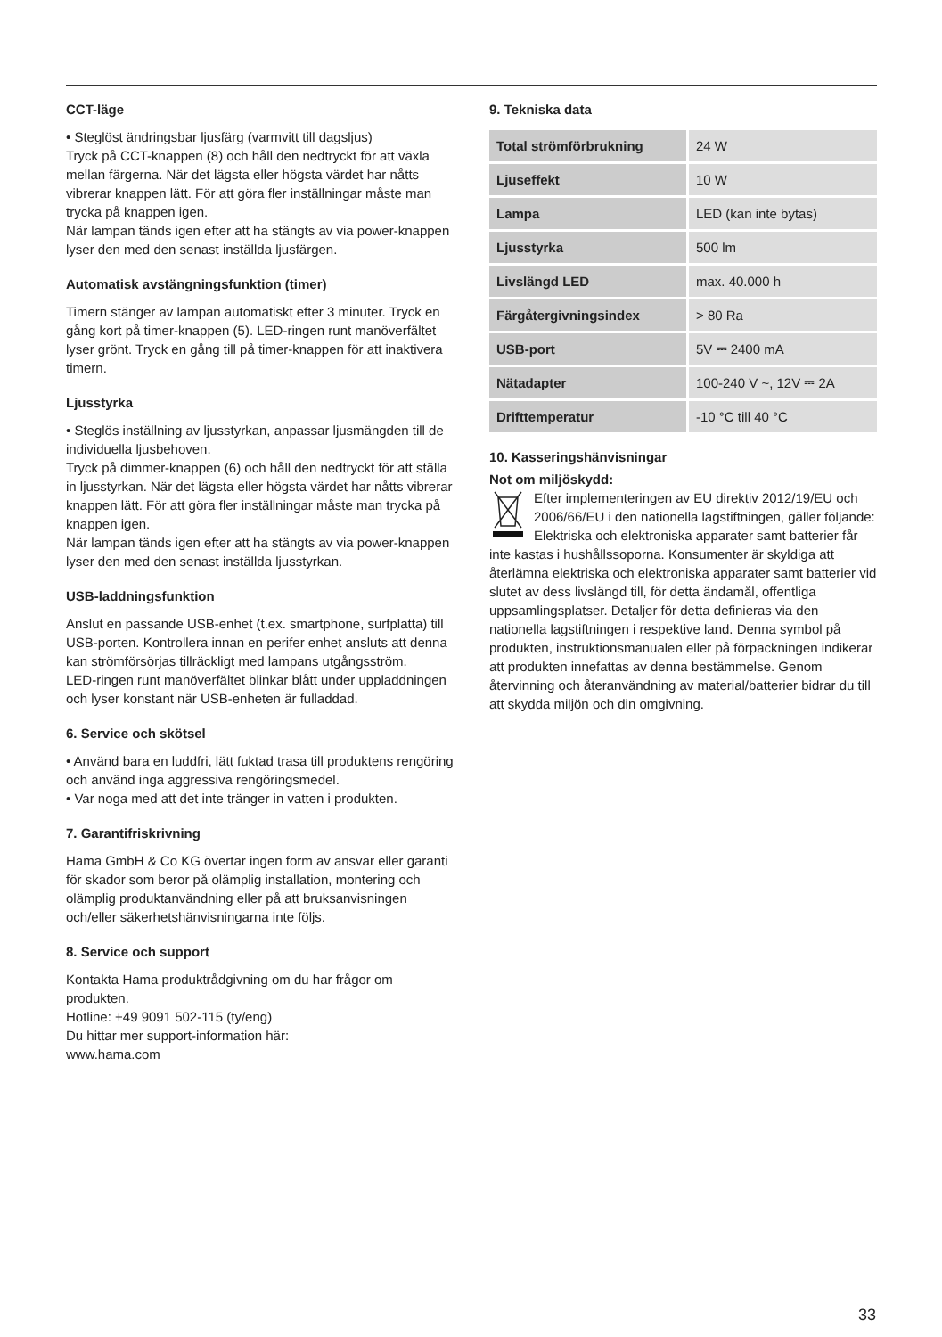CCT-läge
• Steglöst ändringsbar ljusfärg (varmvitt till dagsljus)
Tryck på CCT-knappen (8) och håll den nedtryckt för att växla mellan färgerna. När det lägsta eller högsta värdet har nåtts vibrerar knappen lätt. För att göra fler inställningar måste man trycka på knappen igen.
När lampan tänds igen efter att ha stängts av via power-knappen lyser den med den senast inställda ljusfärgen.
Automatisk avstängningsfunktion (timer)
Timern stänger av lampan automatiskt efter 3 minuter. Tryck en gång kort på timer-knappen (5). LED-ringen runt manöverfältet lyser grönt. Tryck en gång till på timer-knappen för att inaktivera timern.
Ljusstyrka
• Steglös inställning av ljusstyrkan, anpassar ljusmängden till de individuella ljusbehoven.
Tryck på dimmer-knappen (6) och håll den nedtryckt för att ställa in ljusstyrkan. När det lägsta eller högsta värdet har nåtts vibrerar knappen lätt. För att göra fler inställningar måste man trycka på knappen igen.
När lampan tänds igen efter att ha stängts av via power-knappen lyser den med den senast inställda ljusstyrkan.
USB-laddningsfunktion
Anslut en passande USB-enhet (t.ex. smartphone, surfplatta) till USB-porten. Kontrollera innan en perifer enhet ansluts att denna kan strömförsörjas tillräckligt med lampans utgångsström.
LED-ringen runt manöverfältet blinkar blått under uppladdningen och lyser konstant när USB-enheten är fulladdad.
6. Service och skötsel
• Använd bara en luddfri, lätt fuktad trasa till produktens rengöring och använd inga aggressiva rengöringsmedel.
• Var noga med att det inte tränger in vatten i produkten.
7. Garantifriskrivning
Hama GmbH & Co KG övertar ingen form av ansvar eller garanti för skador som beror på olämplig installation, montering och olämplig produktanvändning eller på att bruksanvisningen och/eller säkerhetshänvisningarna inte följs.
8. Service och support
Kontakta Hama produktrådgivning om du har frågor om produkten.
Hotline: +49 9091 502-115 (ty/eng)
Du hittar mer support-information här:
www.hama.com
9. Tekniska data
| Total strömförbrukning | 24 W |
| Ljuseffekt | 10 W |
| Lampa | LED (kan inte bytas) |
| Ljusstyrka | 500 lm |
| Livslängd LED | max. 40.000 h |
| Färgåtergivningsindex | > 80 Ra |
| USB-port | 5V ⎓ 2400 mA |
| Nätadapter | 100-240 V ~, 12V ⎓ 2A |
| Drifttemperatur | -10 °C till 40 °C |
10. Kasseringshänvisningar
Not om miljöskydd:
Efter implementeringen av EU direktiv 2012/19/EU och 2006/66/EU i den nationella lagstiftningen, gäller följande: Elektriska och elektroniska apparater samt batterier får inte kastas i hushållssoporna. Konsumenter är skyldiga att återlämna elektriska och elektroniska apparater samt batterier vid slutet av dess livslängd till, för detta ändamål, offentliga uppsamlingsplatser. Detaljer för detta definieras via den nationella lagstiftningen i respektive land. Denna symbol på produkten, instruktionsmanualen eller på förpackningen indikerar att produkten innefattas av denna bestämmelse. Genom återvinning och återanvändning av material/batterier bidrar du till att skydda miljön och din omgivning.
33